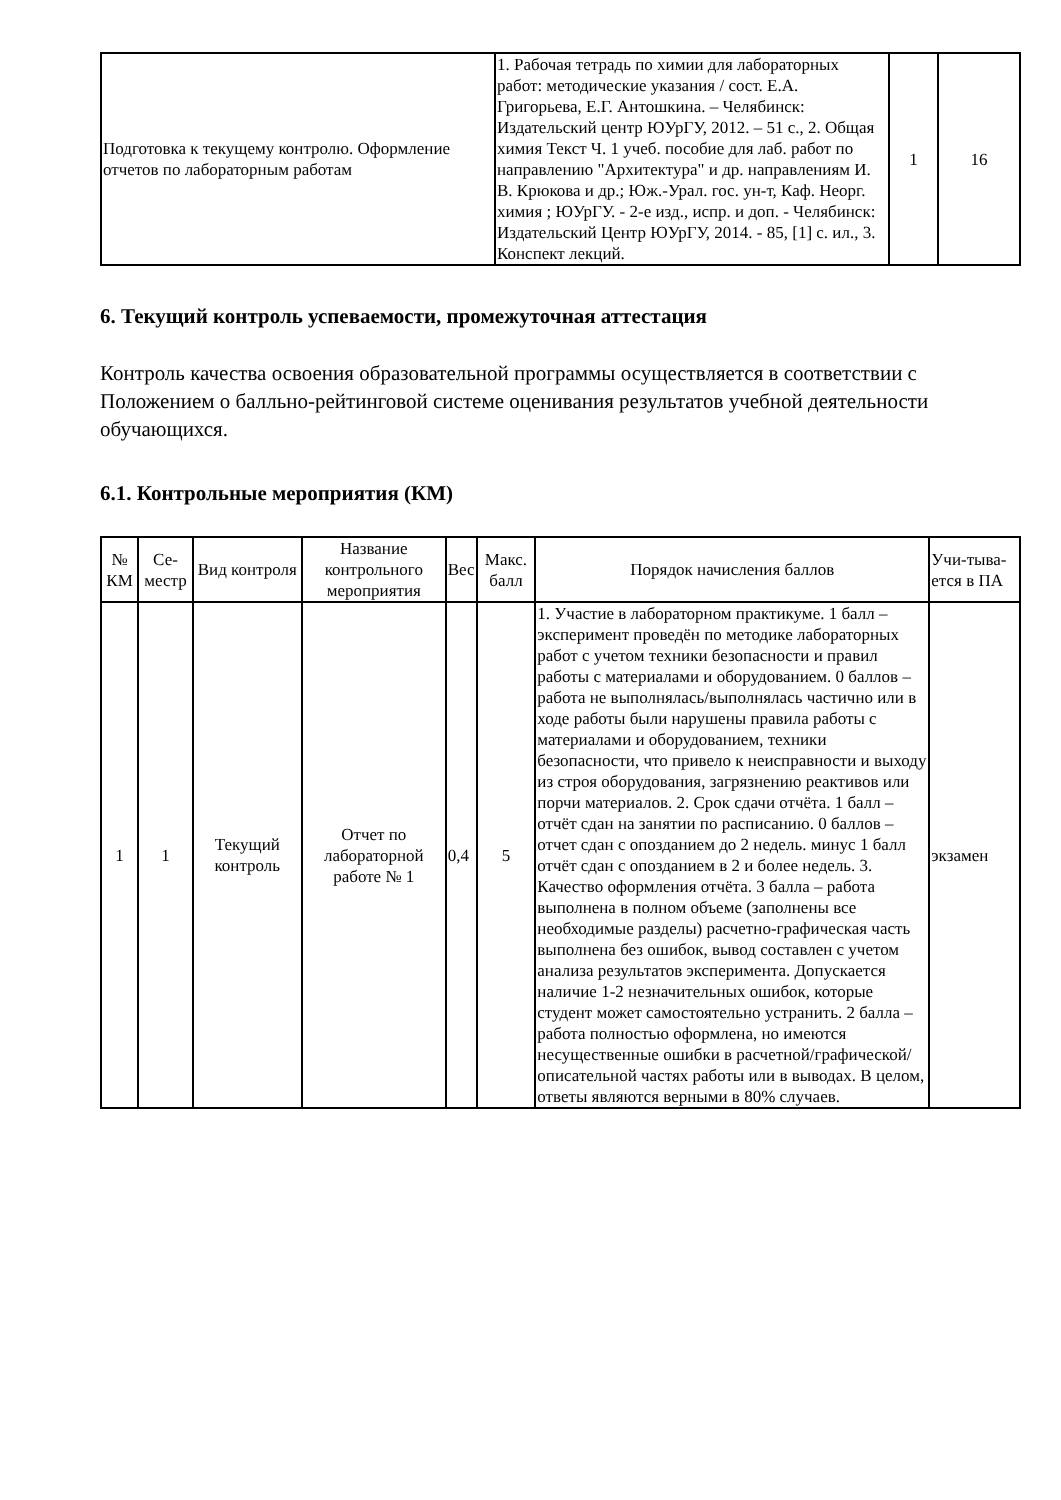| Подготовка к текущему контролю. Оформление отчетов по лабораторным работам | 1. Рабочая тетрадь по химии для лабораторных работ: методические указания / сост. Е.А. Григорьева, Е.Г. Антошкина. – Челябинск: Издательский центр ЮУрГУ, 2012. – 51 с., 2. Общая химия Текст Ч. 1 учеб. пособие для лаб. работ по направлению "Архитектура" и др. направлениям И. В. Крюкова и др.; Юж.-Урал. гос. ун-т, Каф. Неорг. химия ; ЮУрГУ. - 2-е изд., испр. и доп. - Челябинск: Издательский Центр ЮУрГУ, 2014. - 85, [1] с. ил., 3. Конспект лекций. | 1 | 16 |
6. Текущий контроль успеваемости, промежуточная аттестация
Контроль качества освоения образовательной программы осуществляется в соответствии с Положением о балльно-рейтинговой системе оценивания результатов учебной деятельности обучающихся.
6.1. Контрольные мероприятия (КМ)
| № КМ | Се-местр | Вид контроля | Название контрольного мероприятия | Вес | Макс. балл | Порядок начисления баллов | Учи-тыва-ется в ПА |
| --- | --- | --- | --- | --- | --- | --- | --- |
| 1 | 1 | Текущий контроль | Отчет по лабораторной работе № 1 | 0,4 | 5 | 1. Участие в лабораторном практикуме. 1 балл – эксперимент проведён по методике лабораторных работ с учетом техники безопасности и правил работы с материалами и оборудованием. 0 баллов – работа не выполнялась/выполнялась частично или в ходе работы были нарушены правила работы с материалами и оборудованием, техники безопасности, что привело к неисправности и выходу из строя оборудования, загрязнению реактивов или порчи материалов. 2. Срок сдачи отчёта. 1 балл – отчёт сдан на занятии по расписанию. 0 баллов – отчет сдан с опозданием до 2 недель. минус 1 балл отчёт сдан с опозданием в 2 и более недель. 3. Качество оформления отчёта. 3 балла – работа выполнена в полном объеме (заполнены все необходимые разделы) расчетно-графическая часть выполнена без ошибок, вывод составлен с учетом анализа результатов эксперимента. Допускается наличие 1-2 незначительных ошибок, которые студент может самостоятельно устранить. 2 балла – работа полностью оформлена, но имеются несущественные ошибки в расчетной/графической/описательной частях работы или в выводах. В целом, ответы являются верными в 80% случаев. | экзамен |